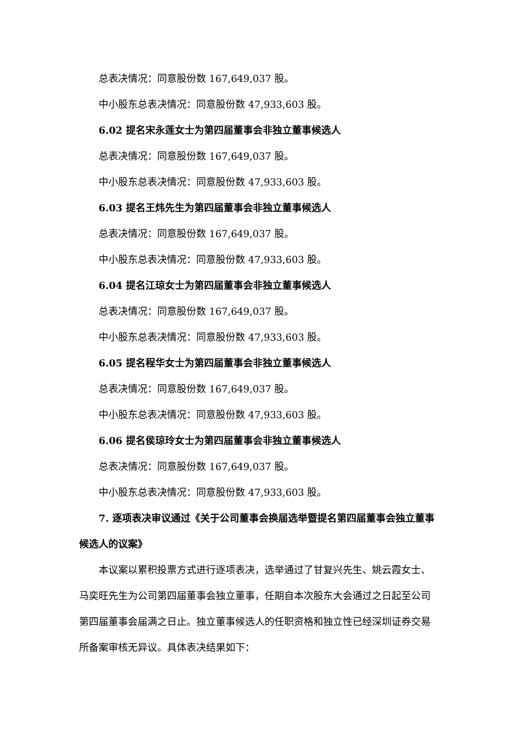总表决情况：同意股份数 167,649,037 股。
中小股东总表决情况：同意股份数 47,933,603 股。
6.02 提名宋永莲女士为第四届董事会非独立董事候选人
总表决情况：同意股份数 167,649,037 股。
中小股东总表决情况：同意股份数 47,933,603 股。
6.03 提名王炜先生为第四届董事会非独立董事候选人
总表决情况：同意股份数 167,649,037 股。
中小股东总表决情况：同意股份数 47,933,603 股。
6.04 提名江琼女士为第四届董事会非独立董事候选人
总表决情况：同意股份数 167,649,037 股。
中小股东总表决情况：同意股份数 47,933,603 股。
6.05 提名程华女士为第四届董事会非独立董事候选人
总表决情况：同意股份数 167,649,037 股。
中小股东总表决情况：同意股份数 47,933,603 股。
6.06 提名侯琼玲女士为第四届董事会非独立董事候选人
总表决情况：同意股份数 167,649,037 股。
中小股东总表决情况：同意股份数 47,933,603 股。
7. 逐项表决审议通过《关于公司董事会换届选举暨提名第四届董事会独立董事候选人的议案》
本议案以累积投票方式进行逐项表决，选举通过了甘复兴先生、姚云霞女士、马奕旺先生为公司第四届董事会独立董事，任期自本次股东大会通过之日起至公司第四届董事会届满之日止。独立董事候选人的任职资格和独立性已经深圳证券交易所备案审核无异议。具体表决结果如下：